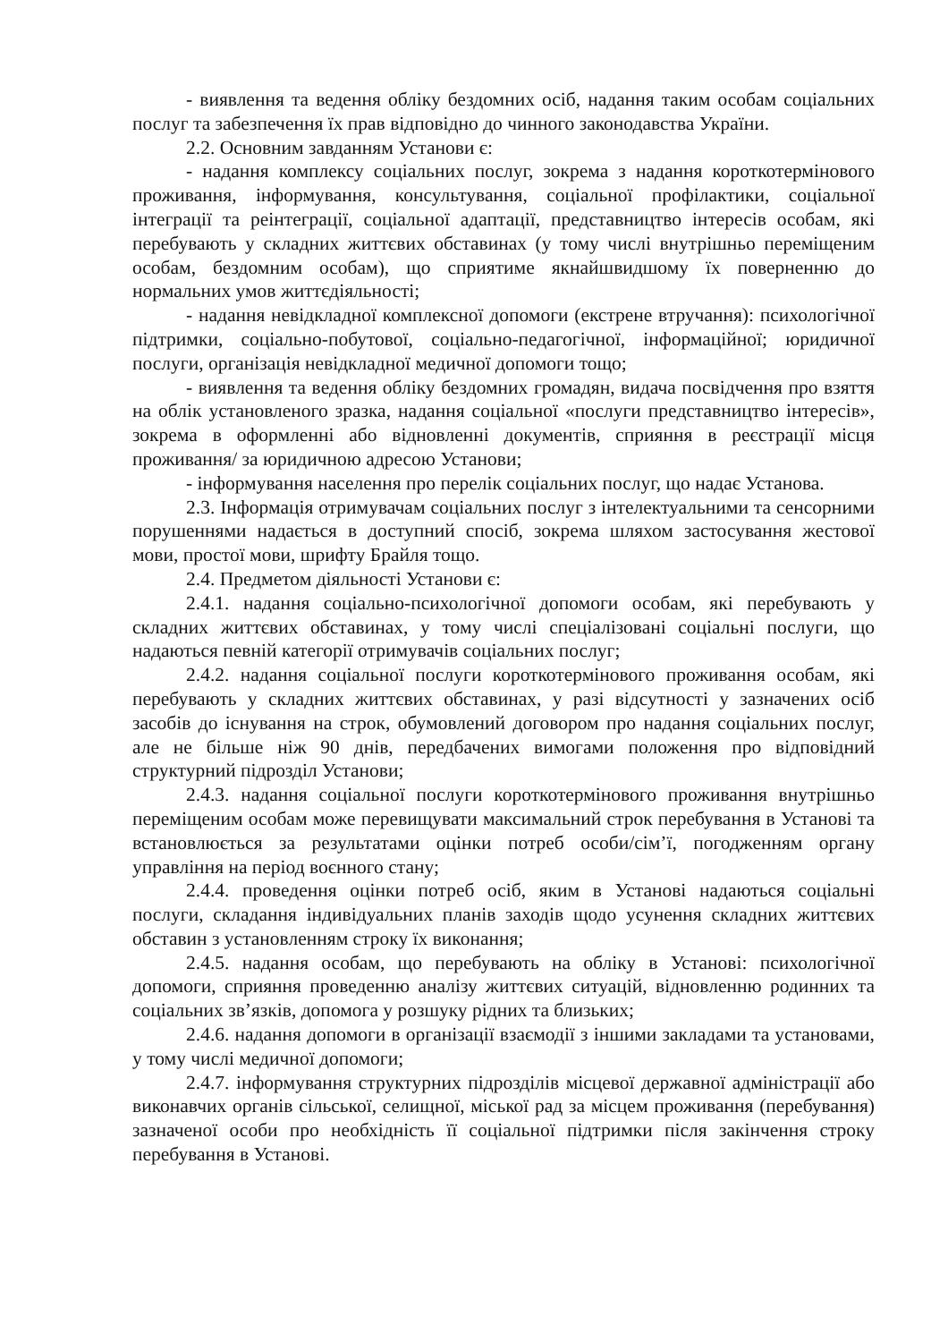- виявлення та ведення обліку бездомних осіб, надання таким особам соціальних послуг та забезпечення їх прав відповідно до чинного законодавства України.
2.2. Основним завданням Установи є:
- надання комплексу соціальних послуг, зокрема з надання короткотермінового проживання, інформування, консультування, соціальної профілактики, соціальної інтеграції та реінтеграції, соціальної адаптації, представництво інтересів особам, які перебувають у складних життєвих обставинах (у тому числі внутрішньо переміщеним особам, бездомним особам), що сприятиме якнайшвидшому їх поверненню до нормальних умов життєдіяльності;
- надання невідкладної комплексної допомоги (екстрене втручання): психологічної підтримки, соціально-побутової, соціально-педагогічної, інформаційної; юридичної послуги, організація невідкладної медичної допомоги тощо;
- виявлення та ведення обліку бездомних громадян, видача посвідчення про взяття на облік установленого зразка, надання соціальної «послуги представництво інтересів», зокрема в оформленні або відновленні документів, сприяння в реєстрації місця проживання/ за юридичною адресою Установи;
- інформування населення про перелік соціальних послуг, що надає Установа.
2.3. Інформація отримувачам соціальних послуг з інтелектуальними та сенсорними порушеннями надається в доступний спосіб, зокрема шляхом застосування жестової мови, простої мови, шрифту Брайля тощо.
2.4. Предметом діяльності Установи є:
2.4.1. надання соціально-психологічної допомоги особам, які перебувають у складних життєвих обставинах, у тому числі спеціалізовані соціальні послуги, що надаються певній категорії отримувачів соціальних послуг;
2.4.2. надання соціальної послуги короткотермінового проживання особам, які перебувають у складних життєвих обставинах, у разі відсутності у зазначених осіб засобів до існування на строк, обумовлений договором про надання соціальних послуг, але не більше ніж 90 днів, передбачених вимогами положення про відповідний структурний підрозділ Установи;
2.4.3. надання соціальної послуги короткотермінового проживання внутрішньо переміщеним особам може перевищувати максимальний строк перебування в Установі та встановлюється за результатами оцінки потреб особи/сім’ї, погодженням органу управління на період воєнного стану;
2.4.4. проведення оцінки потреб осіб, яким в Установі надаються соціальні послуги, складання індивідуальних планів заходів щодо усунення складних життєвих обставин з установленням строку їх виконання;
2.4.5. надання особам, що перебувають на обліку в Установі: психологічної допомоги, сприяння проведенню аналізу життєвих ситуацій, відновленню родинних та соціальних зв’язків, допомога у розшуку рідних та близьких;
2.4.6. надання допомоги в організації взаємодії з іншими закладами та установами, у тому числі медичної допомоги;
2.4.7. інформування структурних підрозділів місцевої державної адміністрації або виконавчих органів сільської, селищної, міської рад за місцем проживання (перебування) зазначеної особи про необхідність її соціальної підтримки після закінчення строку перебування в Установі.